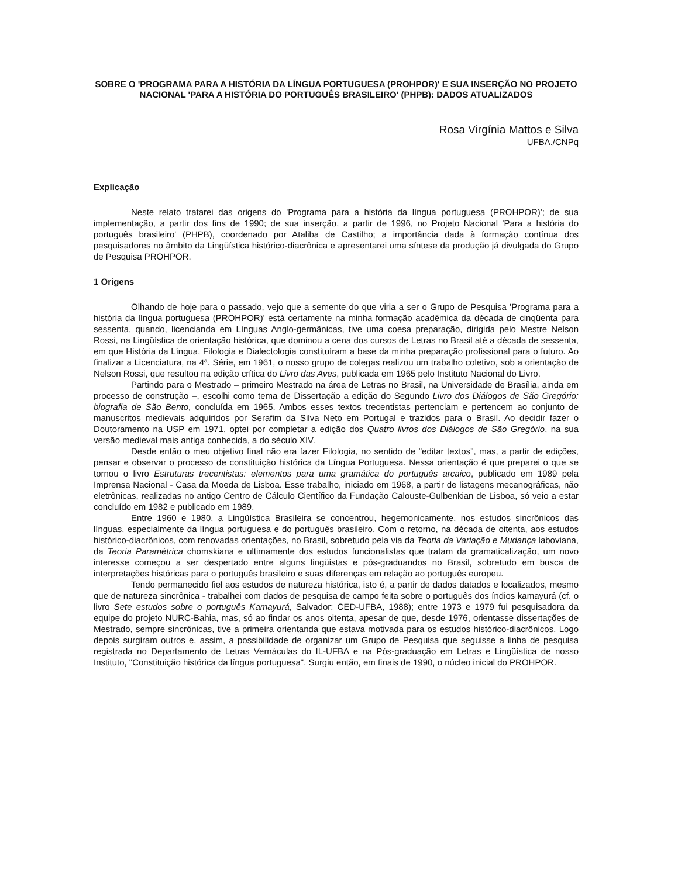SOBRE O 'PROGRAMA PARA A HISTÓRIA DA LÍNGUA PORTUGUESA (PROHPOR)' E SUA INSERÇÃO NO PROJETO NACIONAL 'PARA A HISTÓRIA DO PORTUGUÊS BRASILEIRO' (PHPB): DADOS ATUALIZADOS
Rosa Virgínia Mattos e Silva
UFBA./CNPq
Explicação
Neste relato tratarei das origens do 'Programa para a história da língua portuguesa (PROHPOR)'; de sua implementação, a partir dos fins de 1990; de sua inserção, a partir de 1996, no Projeto Nacional 'Para a história do português brasileiro' (PHPB), coordenado por Ataliba de Castilho; a importância dada à formação contínua dos pesquisadores no âmbito da Lingüística histórico-diacrônica e apresentarei uma síntese da produção já divulgada do Grupo de Pesquisa PROHPOR.
1 Origens
Olhando de hoje para o passado, vejo que a semente do que viria a ser o Grupo de Pesquisa 'Programa para a história da língua portuguesa (PROHPOR)' está certamente na minha formação acadêmica da década de cinqüenta para sessenta, quando, licencianda em Línguas Anglo-germânicas, tive uma coesa preparação, dirigida pelo Mestre Nelson Rossi, na Lingüística de orientação histórica, que dominou a cena dos cursos de Letras no Brasil até a década de sessenta, em que História da Língua, Filologia e Dialectologia constituíram a base da minha preparação profissional para o futuro. Ao finalizar a Licenciatura, na 4ª. Série, em 1961, o nosso grupo de colegas realizou um trabalho coletivo, sob a orientação de Nelson Rossi, que resultou na edição crítica do Livro das Aves, publicada em 1965 pelo Instituto Nacional do Livro.
Partindo para o Mestrado – primeiro Mestrado na área de Letras no Brasil, na Universidade de Brasília, ainda em processo de construção –, escolhi como tema de Dissertação a edição do Segundo Livro dos Diálogos de São Gregório: biografia de São Bento, concluída em 1965. Ambos esses textos trecentistas pertenciam e pertencem ao conjunto de manuscritos medievais adquiridos por Serafim da Silva Neto em Portugal e trazidos para o Brasil. Ao decidir fazer o Doutoramento na USP em 1971, optei por completar a edição dos Quatro livros dos Diálogos de São Gregório, na sua versão medieval mais antiga conhecida, a do século XIV.
Desde então o meu objetivo final não era fazer Filologia, no sentido de "editar textos", mas, a partir de edições, pensar e observar o processo de constituição histórica da Língua Portuguesa. Nessa orientação é que preparei o que se tornou o livro Estruturas trecentistas: elementos para uma gramática do português arcaico, publicado em 1989 pela Imprensa Nacional - Casa da Moeda de Lisboa. Esse trabalho, iniciado em 1968, a partir de listagens mecanográficas, não eletrônicas, realizadas no antigo Centro de Cálculo Científico da Fundação Calouste-Gulbenkian de Lisboa, só veio a estar concluído em 1982 e publicado em 1989.
Entre 1960 e 1980, a Lingüística Brasileira se concentrou, hegemonicamente, nos estudos sincrônicos das línguas, especialmente da língua portuguesa e do português brasileiro. Com o retorno, na década de oitenta, aos estudos histórico-diacrônicos, com renovadas orientações, no Brasil, sobretudo pela via da Teoria da Variação e Mudança laboviana, da Teoria Paramétrica chomskiana e ultimamente dos estudos funcionalistas que tratam da gramaticalização, um novo interesse começou a ser despertado entre alguns lingüistas e pós-graduandos no Brasil, sobretudo em busca de interpretações históricas para o português brasileiro e suas diferenças em relação ao português europeu.
Tendo permanecido fiel aos estudos de natureza histórica, isto é, a partir de dados datados e localizados, mesmo que de natureza sincrônica - trabalhei com dados de pesquisa de campo feita sobre o português dos índios kamayurá (cf. o livro Sete estudos sobre o português Kamayurá, Salvador: CED-UFBA, 1988); entre 1973 e 1979 fui pesquisadora da equipe do projeto NURC-Bahia, mas, só ao findar os anos oitenta, apesar de que, desde 1976, orientasse dissertações de Mestrado, sempre sincrônicas, tive a primeira orientanda que estava motivada para os estudos histórico-diacrônicos. Logo depois surgiram outros e, assim, a possibilidade de organizar um Grupo de Pesquisa que seguisse a linha de pesquisa registrada no Departamento de Letras Vernáculas do IL-UFBA e na Pós-graduação em Letras e Lingüística de nosso Instituto, "Constituição histórica da língua portuguesa". Surgiu então, em finais de 1990, o núcleo inicial do PROHPOR.